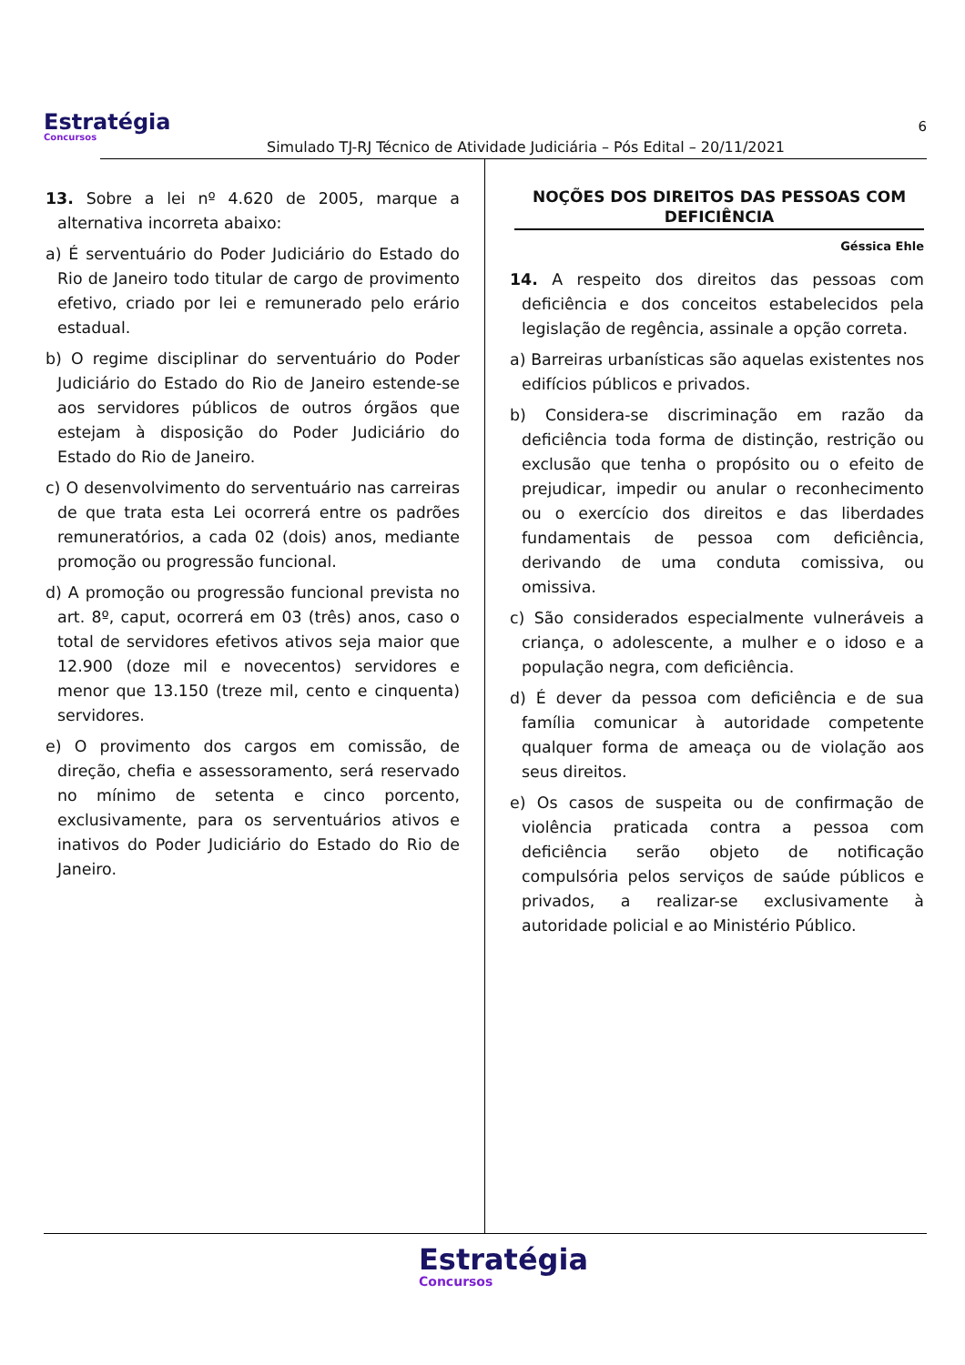Estratégia
Concursos
Simulado TJ-RJ Técnico de Atividade Judiciária – Pós Edital – 20/11/2021
6
13. Sobre a lei nº 4.620 de 2005, marque a alternativa incorreta abaixo:
a) É serventuário do Poder Judiciário do Estado do Rio de Janeiro todo titular de cargo de provimento efetivo, criado por lei e remunerado pelo erário estadual.
b) O regime disciplinar do serventuário do Poder Judiciário do Estado do Rio de Janeiro estende-se aos servidores públicos de outros órgãos que estejam à disposição do Poder Judiciário do Estado do Rio de Janeiro.
c) O desenvolvimento do serventuário nas carreiras de que trata esta Lei ocorrerá entre os padrões remuneratórios, a cada 02 (dois) anos, mediante promoção ou progressão funcional.
d) A promoção ou progressão funcional prevista no art. 8º, caput, ocorrerá em 03 (três) anos, caso o total de servidores efetivos ativos seja maior que 12.900 (doze mil e novecentos) servidores e menor que 13.150 (treze mil, cento e cinquenta) servidores.
e) O provimento dos cargos em comissão, de direção, chefia e assessoramento, será reservado no mínimo de setenta e cinco porcento, exclusivamente, para os serventuários ativos e inativos do Poder Judiciário do Estado do Rio de Janeiro.
NOÇÕES DOS DIREITOS DAS PESSOAS COM DEFICIÊNCIA
Géssica Ehle
14. A respeito dos direitos das pessoas com deficiência e dos conceitos estabelecidos pela legislação de regência, assinale a opção correta.
a) Barreiras urbanísticas são aquelas existentes nos edifícios públicos e privados.
b) Considera-se discriminação em razão da deficiência toda forma de distinção, restrição ou exclusão que tenha o propósito ou o efeito de prejudicar, impedir ou anular o reconhecimento ou o exercício dos direitos e das liberdades fundamentais de pessoa com deficiência, derivando de uma conduta comissiva, ou omissiva.
c) São considerados especialmente vulneráveis a criança, o adolescente, a mulher e o idoso e a população negra, com deficiência.
d) É dever da pessoa com deficiência e de sua família comunicar à autoridade competente qualquer forma de ameaça ou de violação aos seus direitos.
e) Os casos de suspeita ou de confirmação de violência praticada contra a pessoa com deficiência serão objeto de notificação compulsória pelos serviços de saúde públicos e privados, a realizar-se exclusivamente à autoridade policial e ao Ministério Público.
Estratégia
Concursos